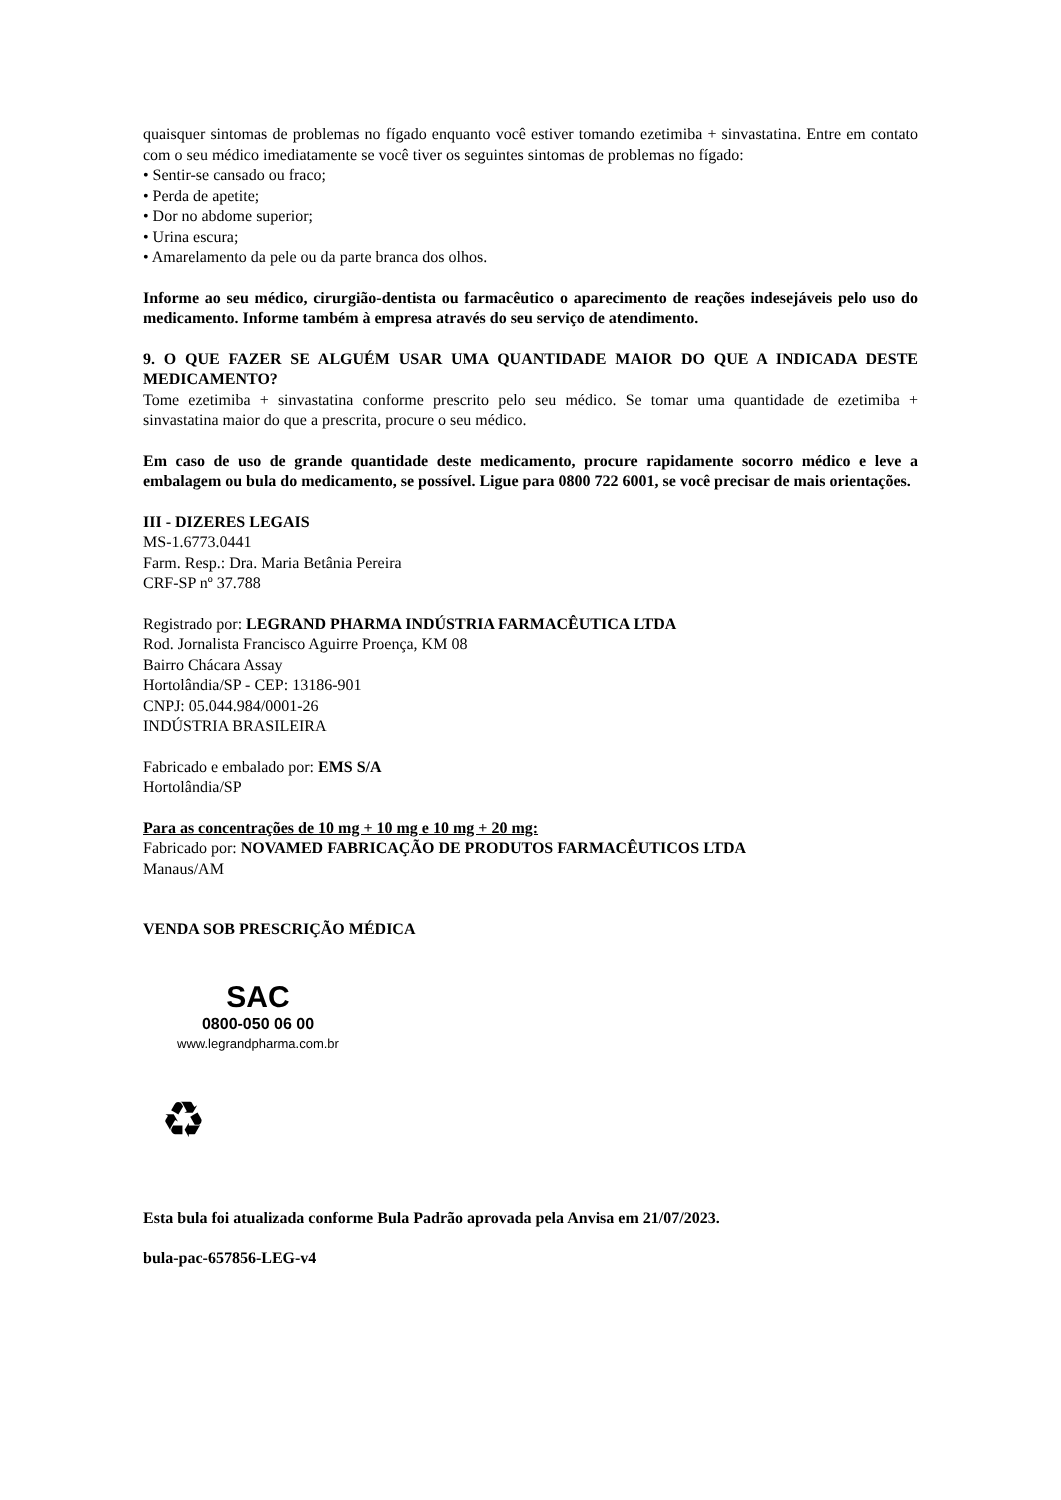quaisquer sintomas de problemas no fígado enquanto você estiver tomando ezetimiba + sinvastatina. Entre em contato com o seu médico imediatamente se você tiver os seguintes sintomas de problemas no fígado:
• Sentir-se cansado ou fraco;
• Perda de apetite;
• Dor no abdome superior;
• Urina escura;
• Amarelamento da pele ou da parte branca dos olhos.
Informe ao seu médico, cirurgião-dentista ou farmacêutico o aparecimento de reações indesejáveis pelo uso do medicamento. Informe também à empresa através do seu serviço de atendimento.
9. O QUE FAZER SE ALGUÉM USAR UMA QUANTIDADE MAIOR DO QUE A INDICADA DESTE MEDICAMENTO?
Tome ezetimiba + sinvastatina conforme prescrito pelo seu médico. Se tomar uma quantidade de ezetimiba + sinvastatina maior do que a prescrita, procure o seu médico.
Em caso de uso de grande quantidade deste medicamento, procure rapidamente socorro médico e leve a embalagem ou bula do medicamento, se possível. Ligue para 0800 722 6001, se você precisar de mais orientações.
III - DIZERES LEGAIS
MS-1.6773.0441
Farm. Resp.: Dra. Maria Betânia Pereira
CRF-SP nº 37.788
Registrado por: LEGRAND PHARMA INDÚSTRIA FARMACÊUTICA LTDA
Rod. Jornalista Francisco Aguirre Proença, KM 08
Bairro Chácara Assay
Hortolândia/SP - CEP: 13186-901
CNPJ: 05.044.984/0001-26
INDÚSTRIA BRASILEIRA
Fabricado e embalado por: EMS S/A
Hortolândia/SP
Para as concentrações de 10 mg + 10 mg e 10 mg + 20 mg:
Fabricado por: NOVAMED FABRICAÇÃO DE PRODUTOS FARMACÊUTICOS LTDA
Manaus/AM
VENDA SOB PRESCRIÇÃO MÉDICA
SAC
0800-050 06 00
www.legrandpharma.com.br
♻
Esta bula foi atualizada conforme Bula Padrão aprovada pela Anvisa em 21/07/2023.
bula-pac-657856-LEG-v4